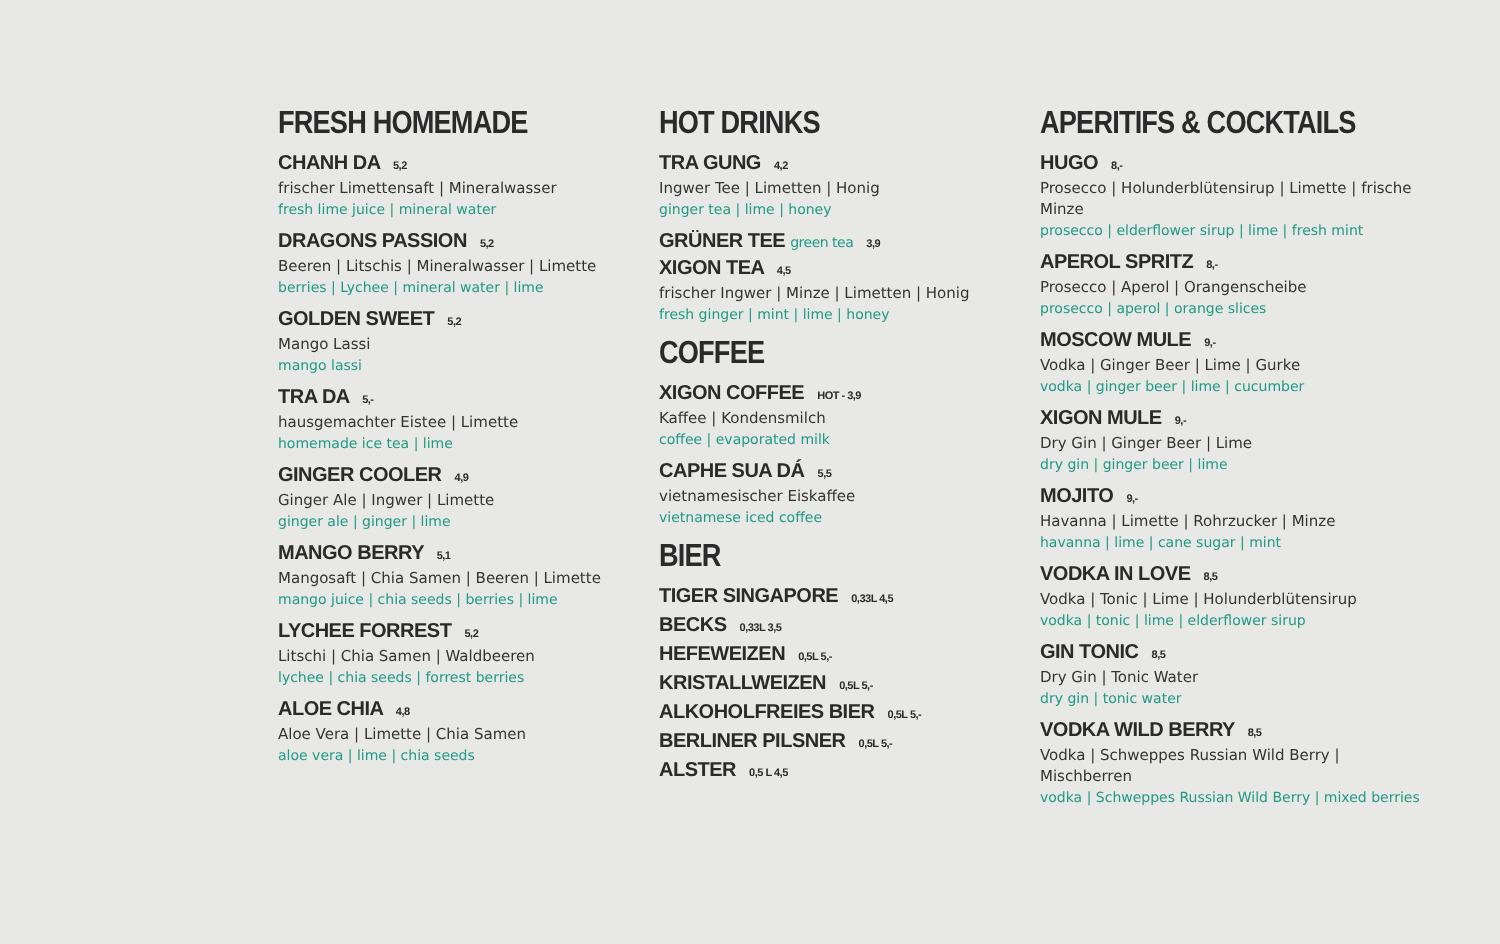FRESH HOMEMADE
CHANH DA 5,2
frischer Limettensaft | Mineralwasser
fresh lime juice | mineral water
DRAGONS PASSION 5,2
Beeren | Litschis | Mineralwasser | Limette
berries | Lychee | mineral water | lime
GOLDEN SWEET 5,2
Mango Lassi
mango lassi
TRA DA 5,-
hausgemachter Eistee | Limette
homemade ice tea | lime
GINGER COOLER 4,9
Ginger Ale | Ingwer | Limette
ginger ale | ginger | lime
MANGO BERRY 5,1
Mangosaft | Chia Samen | Beeren | Limette
mango juice | chia seeds | berries | lime
LYCHEE FORREST 5,2
Litschi | Chia Samen | Waldbeeren
lychee | chia seeds | forrest berries
ALOE CHIA 4,8
Aloe Vera | Limette | Chia Samen
aloe vera | lime | chia seeds
HOT DRINKS
TRA GUNG 4,2
Ingwer Tee | Limetten | Honig
ginger tea | lime | honey
GRÜNER TEE green tea 3,9
XIGON TEA 4,5
frischer Ingwer | Minze | Limetten | Honig
fresh ginger | mint | lime | honey
COFFEE
XIGON COFFEE HOT - 3,9
Kaffee | Kondensmilch
coffee | evaporated milk
CAPHE SUA DÁ 5,5
vietnamesischer Eiskaffee
vietnamese iced coffee
BIER
TIGER SINGAPORE 0,33L 4,5
BECKS 0,33L 3,5
HEFEWEIZEN 0,5L 5,-
KRISTALLWEIZEN 0,5L 5,-
ALKOHOLFREIES BIER 0,5L 5,-
BERLINER PILSNER 0,5L 5,-
ALSTER 0,5 L 4,5
APERITIFS & COCKTAILS
HUGO 8,-
Prosecco | Holunderblütensirup | Limette | frische Minze
prosecco | elderflower sirup | lime | fresh mint
APEROL SPRITZ 8,-
Prosecco | Aperol | Orangenscheibe
prosecco | aperol | orange slices
MOSCOW MULE 9,-
Vodka | Ginger Beer | Lime | Gurke
vodka | ginger beer | lime | cucumber
XIGON MULE 9,-
Dry Gin | Ginger Beer | Lime
dry gin | ginger beer | lime
MOJITO 9,-
Havanna | Limette | Rohrzucker | Minze
havanna | lime | cane sugar | mint
VODKA IN LOVE 8,5
Vodka | Tonic | Lime | Holunderblütensirup
vodka | tonic | lime | elderflower sirup
GIN TONIC 8,5
Dry Gin | Tonic Water
dry gin | tonic water
VODKA WILD BERRY 8,5
Vodka | Schweppes Russian Wild Berry | Mischberren
vodka | Schweppes Russian Wild Berry | mixed berries